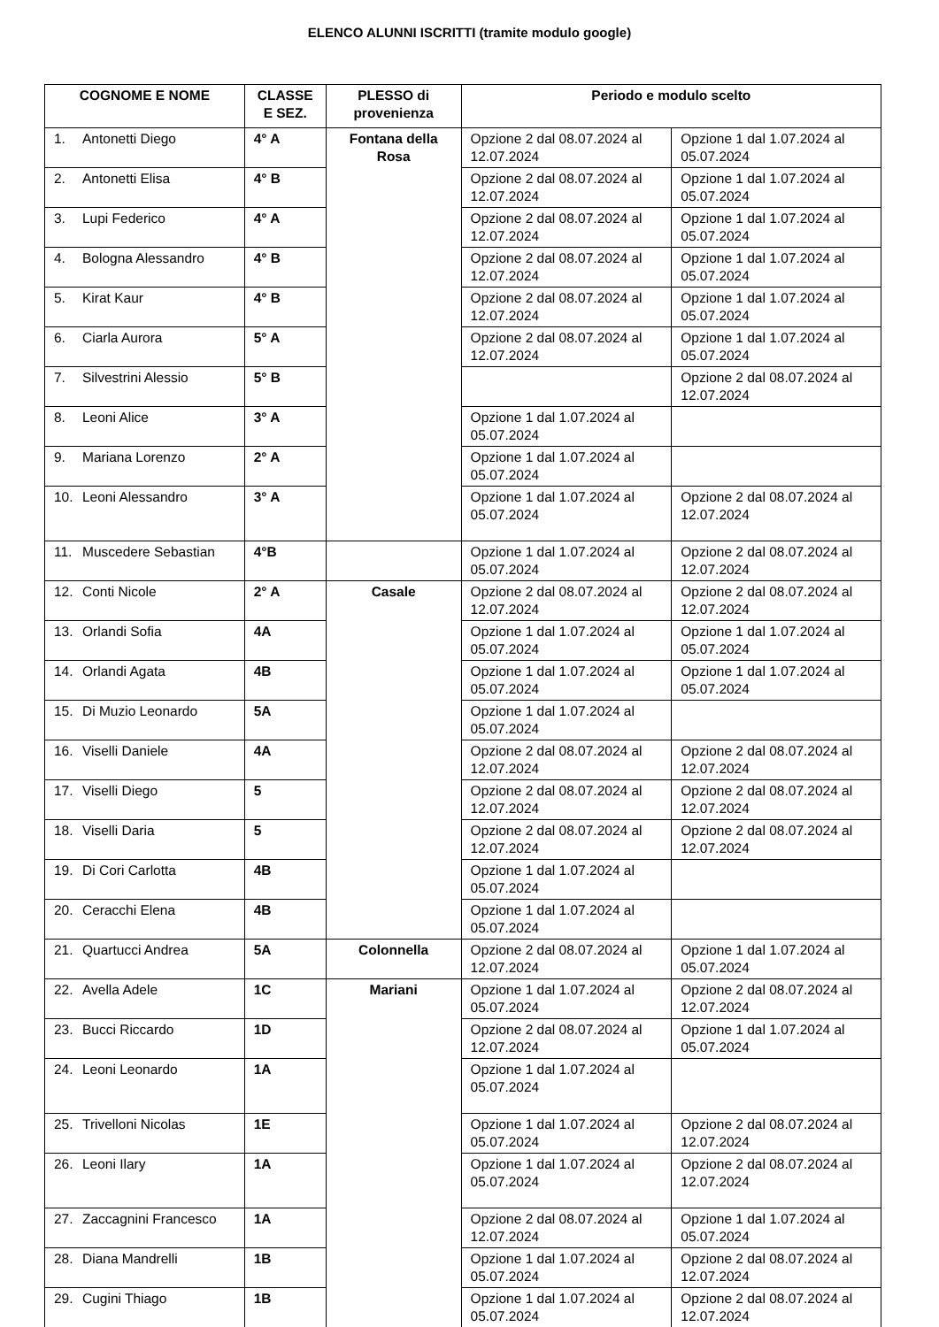ELENCO ALUNNI ISCRITTI (tramite modulo google)
| COGNOME E NOME | CLASSE E SEZ. | PLESSO di provenienza | Periodo e modulo scelto | |
| --- | --- | --- | --- | --- |
| 1. Antonetti Diego | 4° A | Fontana della Rosa | Opzione 2 dal 08.07.2024 al 12.07.2024 | Opzione 1 dal 1.07.2024 al 05.07.2024 |
| 2. Antonetti Elisa | 4° B | | Opzione 2 dal 08.07.2024 al 12.07.2024 | Opzione 1 dal 1.07.2024 al 05.07.2024 |
| 3. Lupi Federico | 4° A | | Opzione 2 dal 08.07.2024 al 12.07.2024 | Opzione 1 dal 1.07.2024 al 05.07.2024 |
| 4. Bologna Alessandro | 4° B | | Opzione 2 dal 08.07.2024 al 12.07.2024 | Opzione 1 dal 1.07.2024 al 05.07.2024 |
| 5. Kirat Kaur | 4° B | | Opzione 2 dal 08.07.2024 al 12.07.2024 | Opzione 1 dal 1.07.2024 al 05.07.2024 |
| 6. Ciarla Aurora | 5° A | | Opzione 2 dal 08.07.2024 al 12.07.2024 | Opzione 1 dal 1.07.2024 al 05.07.2024 |
| 7. Silvestrini Alessio | 5° B | | | Opzione 2 dal 08.07.2024 al 12.07.2024 |
| 8. Leoni Alice | 3° A | | Opzione 1 dal 1.07.2024 al 05.07.2024 | |
| 9. Mariana Lorenzo | 2° A | | Opzione 1 dal 1.07.2024 al 05.07.2024 | |
| 10. Leoni Alessandro | 3° A | | Opzione 1 dal 1.07.2024 al 05.07.2024 | Opzione 2 dal 08.07.2024 al 12.07.2024 |
| 11. Muscedere Sebastian | 4°B | | Opzione 1 dal 1.07.2024 al 05.07.2024 | Opzione 2 dal 08.07.2024 al 12.07.2024 |
| 12. Conti Nicole | 2° A | Casale | Opzione 2 dal 08.07.2024 al 12.07.2024 | Opzione 2 dal 08.07.2024 al 12.07.2024 |
| 13. Orlandi Sofia | 4A | | Opzione 1 dal 1.07.2024 al 05.07.2024 | Opzione 1 dal 1.07.2024 al 05.07.2024 |
| 14. Orlandi Agata | 4B | | Opzione 1 dal 1.07.2024 al 05.07.2024 | Opzione 1 dal 1.07.2024 al 05.07.2024 |
| 15. Di Muzio Leonardo | 5A | | Opzione 1 dal 1.07.2024 al 05.07.2024 | |
| 16. Viselli Daniele | 4A | | Opzione 2 dal 08.07.2024 al 12.07.2024 | Opzione 2 dal 08.07.2024 al 12.07.2024 |
| 17. Viselli Diego | 5 | | Opzione 2 dal 08.07.2024 al 12.07.2024 | Opzione 2 dal 08.07.2024 al 12.07.2024 |
| 18. Viselli Daria | 5 | | Opzione 2 dal 08.07.2024 al 12.07.2024 | Opzione 2 dal 08.07.2024 al 12.07.2024 |
| 19. Di Cori Carlotta | 4B | | Opzione 1 dal 1.07.2024 al 05.07.2024 | |
| 20. Ceracchi Elena | 4B | | Opzione 1 dal 1.07.2024 al 05.07.2024 | |
| 21. Quartucci Andrea | 5A | Colonnella | Opzione 2 dal 08.07.2024 al 12.07.2024 | Opzione 1 dal 1.07.2024 al 05.07.2024 |
| 22. Avella Adele | 1C | Mariani | Opzione 1 dal 1.07.2024 al 05.07.2024 | Opzione 2 dal 08.07.2024 al 12.07.2024 |
| 23. Bucci Riccardo | 1D | | Opzione 2 dal 08.07.2024 al 12.07.2024 | Opzione 1 dal 1.07.2024 al 05.07.2024 |
| 24. Leoni Leonardo | 1A | | Opzione 1 dal 1.07.2024 al 05.07.2024 | |
| 25. Trivelloni Nicolas | 1E | | Opzione 1 dal 1.07.2024 al 05.07.2024 | Opzione 2 dal 08.07.2024 al 12.07.2024 |
| 26. Leoni Ilary | 1A | | Opzione 1 dal 1.07.2024 al 05.07.2024 | Opzione 2 dal 08.07.2024 al 12.07.2024 |
| 27. Zaccagnini Francesco | 1A | | Opzione 2 dal 08.07.2024 al 12.07.2024 | Opzione 1 dal 1.07.2024 al 05.07.2024 |
| 28. Diana Mandrelli | 1B | | Opzione 1 dal 1.07.2024 al 05.07.2024 | Opzione 2 dal 08.07.2024 al 12.07.2024 |
| 29. Cugini Thiago | 1B | | Opzione 1 dal 1.07.2024 al 05.07.2024 | Opzione 2 dal 08.07.2024 al 12.07.2024 |